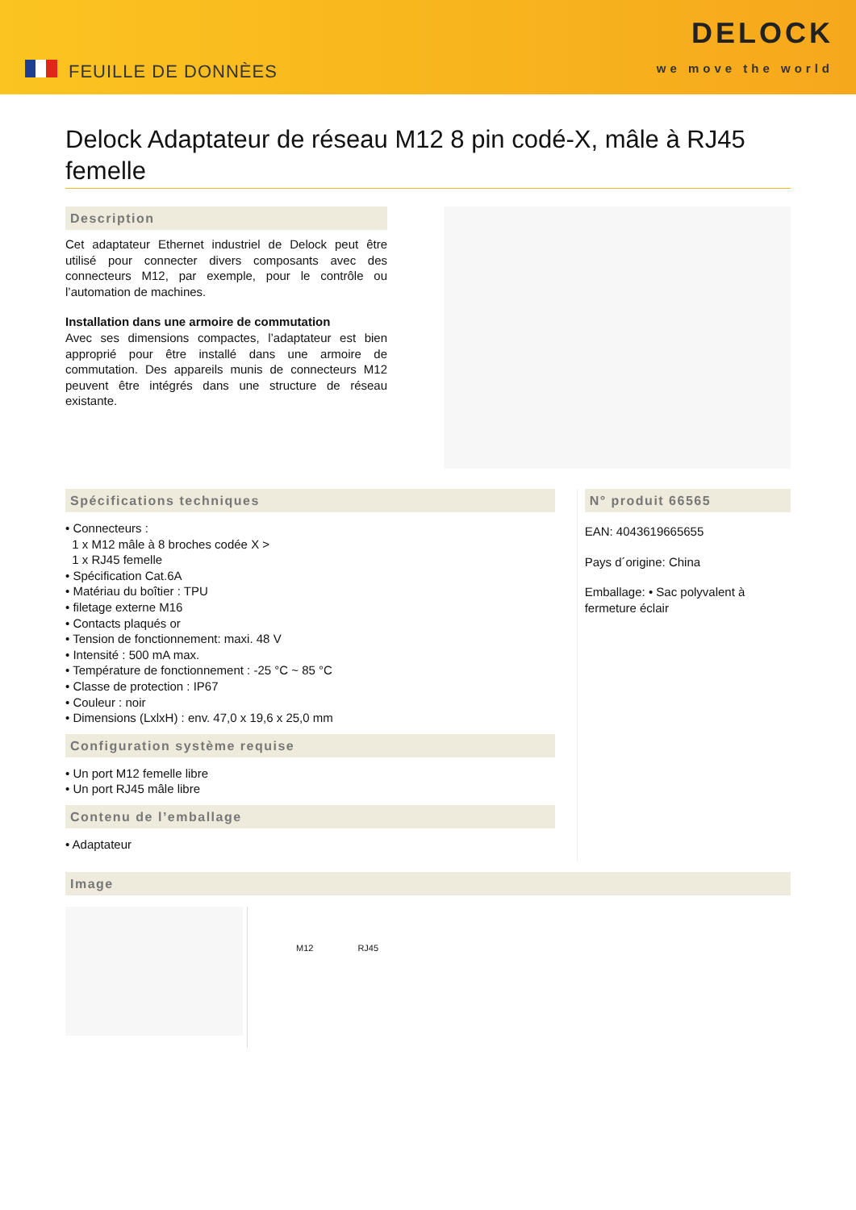FEUILLE DE DONNÈES
DELOCK
we move the world
Delock Adaptateur de réseau M12 8 pin codé-X, mâle à RJ45 femelle
Description
Cet adaptateur Ethernet industriel de Delock peut être utilisé pour connecter divers composants avec des connecteurs M12, par exemple, pour le contrôle ou l’automation de machines.
Installation dans une armoire de commutation
Avec ses dimensions compactes, l’adaptateur est bien approprié pour être installé dans une armoire de commutation. Des appareils munis de connecteurs M12 peuvent être intégrés dans une structure de réseau existante.
Spécifications techniques
• Connecteurs :
1 x M12 mâle à 8 broches codée X >
1 x RJ45 femelle
• Spécification Cat.6A
• Matériau du boîtier : TPU
• filetage externe M16
• Contacts plaqués or
• Tension de fonctionnement: maxi. 48 V
• Intensité : 500 mA max.
• Température de fonctionnement : -25 °C ~ 85 °C
• Classe de protection : IP67
• Couleur : noir
• Dimensions (LxlxH) : env. 47,0 x 19,6 x 25,0 mm
Configuration système requise
• Un port M12 femelle libre
• Un port RJ45 mâle libre
Contenu de l’emballage
• Adaptateur
N° produit 66565
EAN: 4043619665655
Pays d´origine: China
Emballage: • Sac polyvalent à fermeture éclair
Image
M12 RJ45